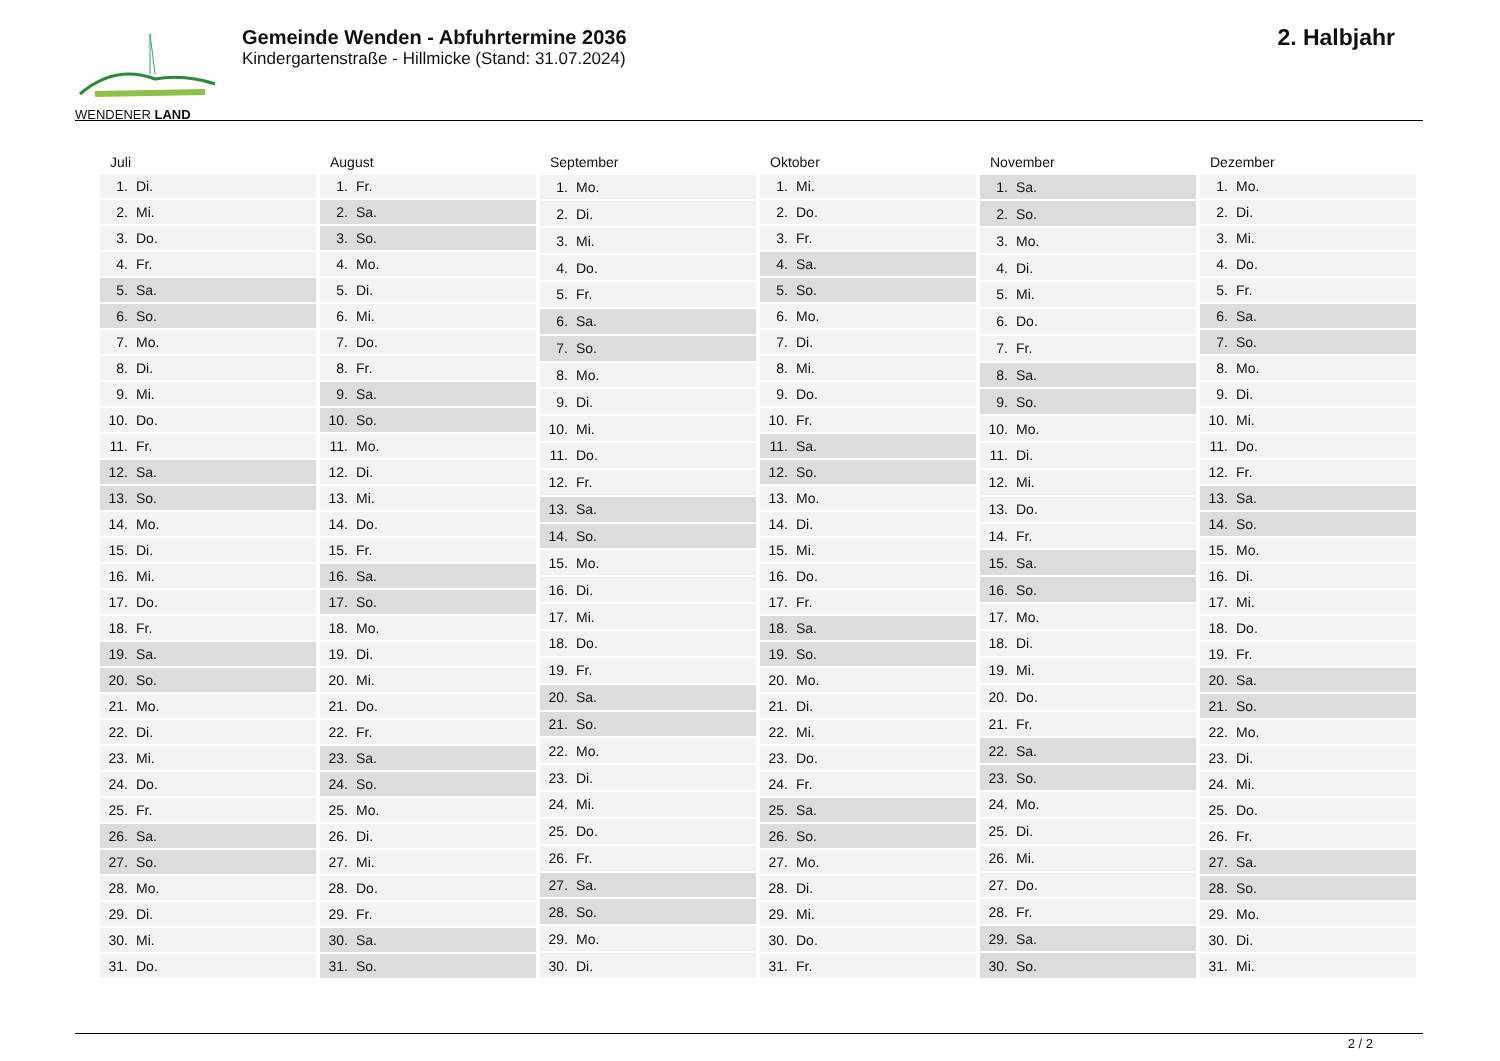WENDENER LAND
Gemeinde Wenden - Abfuhrtermine 2036
Kindergartenstraße - Hillmicke (Stand: 31.07.2024)
2. Halbjahr
| Juli | |
| --- | --- |
| 1. | Di. |
| 2. | Mi. |
| 3. | Do. |
| 4. | Fr. |
| 5. | Sa. |
| 6. | So. |
| 7. | Mo. |
| 8. | Di. |
| 9. | Mi. |
| 10. | Do. |
| 11. | Fr. |
| 12. | Sa. |
| 13. | So. |
| 14. | Mo. |
| 15. | Di. |
| 16. | Mi. |
| 17. | Do. |
| 18. | Fr. |
| 19. | Sa. |
| 20. | So. |
| 21. | Mo. |
| 22. | Di. |
| 23. | Mi. |
| 24. | Do. |
| 25. | Fr. |
| 26. | Sa. |
| 27. | So. |
| 28. | Mo. |
| 29. | Di. |
| 30. | Mi. |
| 31. | Do. |
| August | |
| --- | --- |
| 1. | Fr. |
| 2. | Sa. |
| 3. | So. |
| 4. | Mo. |
| 5. | Di. |
| 6. | Mi. |
| 7. | Do. |
| 8. | Fr. |
| 9. | Sa. |
| 10. | So. |
| 11. | Mo. |
| 12. | Di. |
| 13. | Mi. |
| 14. | Do. |
| 15. | Fr. |
| 16. | Sa. |
| 17. | So. |
| 18. | Mo. |
| 19. | Di. |
| 20. | Mi. |
| 21. | Do. |
| 22. | Fr. |
| 23. | Sa. |
| 24. | So. |
| 25. | Mo. |
| 26. | Di. |
| 27. | Mi. |
| 28. | Do. |
| 29. | Fr. |
| 30. | Sa. |
| 31. | So. |
| September | |
| --- | --- |
| 1. | Mo. |
| 2. | Di. |
| 3. | Mi. |
| 4. | Do. |
| 5. | Fr. |
| 6. | Sa. |
| 7. | So. |
| 8. | Mo. |
| 9. | Di. |
| 10. | Mi. |
| 11. | Do. |
| 12. | Fr. |
| 13. | Sa. |
| 14. | So. |
| 15. | Mo. |
| 16. | Di. |
| 17. | Mi. |
| 18. | Do. |
| 19. | Fr. |
| 20. | Sa. |
| 21. | So. |
| 22. | Mo. |
| 23. | Di. |
| 24. | Mi. |
| 25. | Do. |
| 26. | Fr. |
| 27. | Sa. |
| 28. | So. |
| 29. | Mo. |
| 30. | Di. |
| Oktober | |
| --- | --- |
| 1. | Mi. |
| 2. | Do. |
| 3. | Fr. |
| 4. | Sa. |
| 5. | So. |
| 6. | Mo. |
| 7. | Di. |
| 8. | Mi. |
| 9. | Do. |
| 10. | Fr. |
| 11. | Sa. |
| 12. | So. |
| 13. | Mo. |
| 14. | Di. |
| 15. | Mi. |
| 16. | Do. |
| 17. | Fr. |
| 18. | Sa. |
| 19. | So. |
| 20. | Mo. |
| 21. | Di. |
| 22. | Mi. |
| 23. | Do. |
| 24. | Fr. |
| 25. | Sa. |
| 26. | So. |
| 27. | Mo. |
| 28. | Di. |
| 29. | Mi. |
| 30. | Do. |
| 31. | Fr. |
| November | |
| --- | --- |
| 1. | Sa. |
| 2. | So. |
| 3. | Mo. |
| 4. | Di. |
| 5. | Mi. |
| 6. | Do. |
| 7. | Fr. |
| 8. | Sa. |
| 9. | So. |
| 10. | Mo. |
| 11. | Di. |
| 12. | Mi. |
| 13. | Do. |
| 14. | Fr. |
| 15. | Sa. |
| 16. | So. |
| 17. | Mo. |
| 18. | Di. |
| 19. | Mi. |
| 20. | Do. |
| 21. | Fr. |
| 22. | Sa. |
| 23. | So. |
| 24. | Mo. |
| 25. | Di. |
| 26. | Mi. |
| 27. | Do. |
| 28. | Fr. |
| 29. | Sa. |
| 30. | So. |
| Dezember | |
| --- | --- |
| 1. | Mo. |
| 2. | Di. |
| 3. | Mi. |
| 4. | Do. |
| 5. | Fr. |
| 6. | Sa. |
| 7. | So. |
| 8. | Mo. |
| 9. | Di. |
| 10. | Mi. |
| 11. | Do. |
| 12. | Fr. |
| 13. | Sa. |
| 14. | So. |
| 15. | Mo. |
| 16. | Di. |
| 17. | Mi. |
| 18. | Do. |
| 19. | Fr. |
| 20. | Sa. |
| 21. | So. |
| 22. | Mo. |
| 23. | Di. |
| 24. | Mi. |
| 25. | Do. |
| 26. | Fr. |
| 27. | Sa. |
| 28. | So. |
| 29. | Mo. |
| 30. | Di. |
| 31. | Mi. |
2 / 2